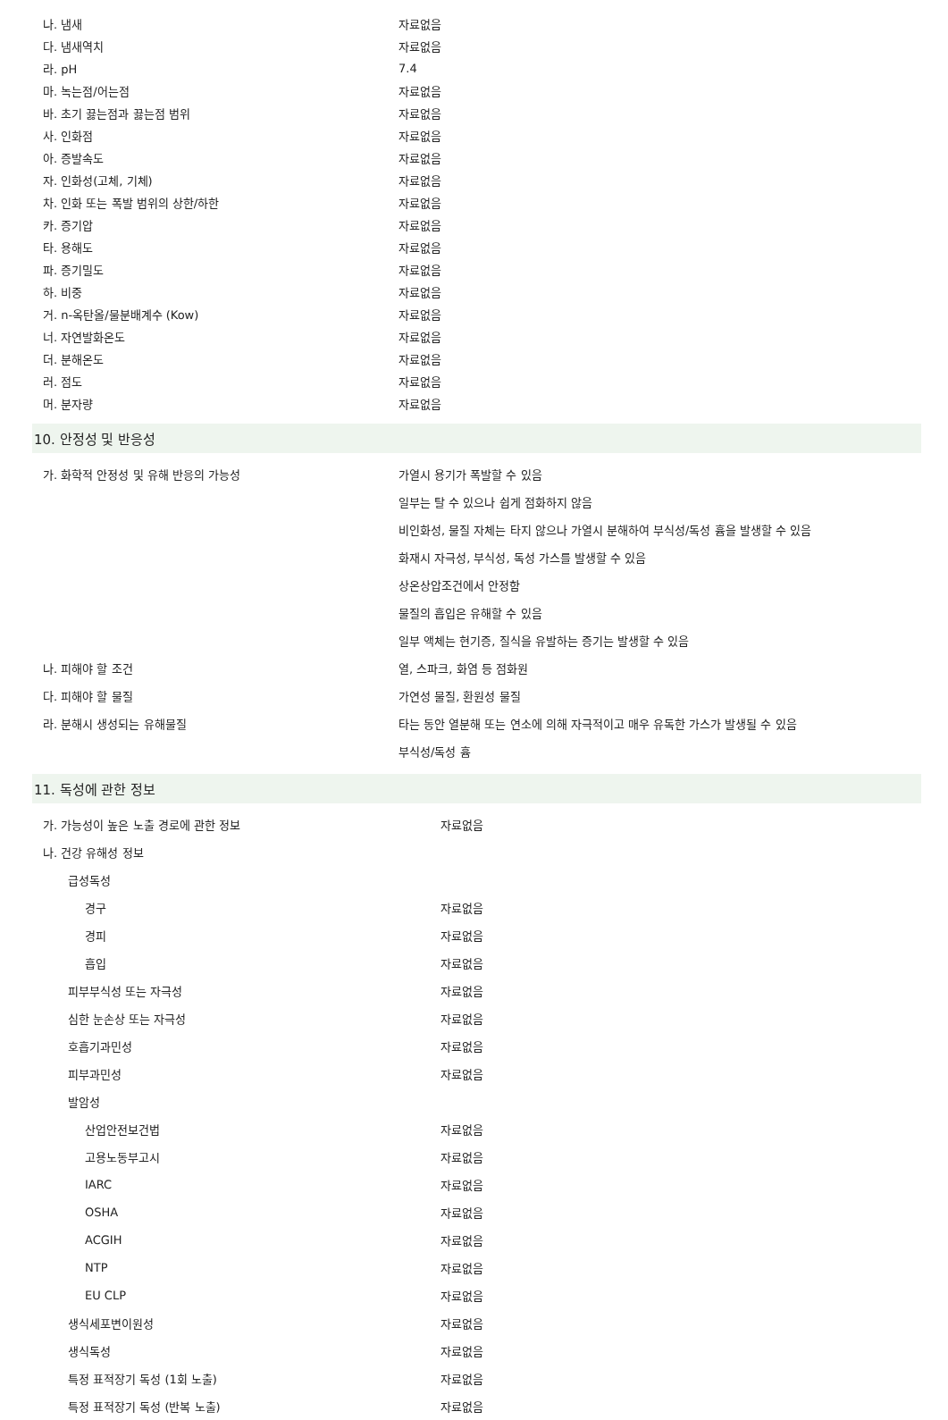| 나. 냄새 | 자료없음 |
| 다. 냄새역치 | 자료없음 |
| 라. pH | 7.4 |
| 마. 녹는점/어는점 | 자료없음 |
| 바. 초기 끓는점과 끓는점 범위 | 자료없음 |
| 사. 인화점 | 자료없음 |
| 아. 증발속도 | 자료없음 |
| 자. 인화성(고체, 기체) | 자료없음 |
| 차. 인화 또는 폭발 범위의 상한/하한 | 자료없음 |
| 카. 증기압 | 자료없음 |
| 타. 용해도 | 자료없음 |
| 파. 증기밀도 | 자료없음 |
| 하. 비중 | 자료없음 |
| 거. n-옥탄올/물분배계수 (Kow) | 자료없음 |
| 너. 자연발화온도 | 자료없음 |
| 더. 분해온도 | 자료없음 |
| 러. 점도 | 자료없음 |
| 머. 분자량 | 자료없음 |
10. 안정성 및 반응성
| 가. 화학적 안정성 및 유해 반응의 가능성 | 가열시 용기가 폭발할 수 있음 |
| | 일부는 탈 수 있으나 쉽게 점화하지 않음 |
| | 비인화성, 물질 자체는 타지 않으나 가열시 분해하여 부식성/독성 흄을 발생할 수 있음 |
| | 화재시 자극성, 부식성, 독성 가스를 발생할 수 있음 |
| | 상온상압조건에서 안정함 |
| | 물질의 흡입은 유해할 수 있음 |
| | 일부 액체는 현기증, 질식을 유발하는 증기는 발생할 수 있음 |
| 나. 피해야 할 조건 | 열, 스파크, 화염 등 점화원 |
| 다. 피해야 할 물질 | 가연성 물질, 환원성 물질 |
| 라. 분해시 생성되는 유해물질 | 타는 동안 열분해 또는 연소에 의해 자극적이고 매우 유독한 가스가 발생될 수 있음 |
| | 부식성/독성 흄 |
11. 독성에 관한 정보
| 가. 가능성이 높은 노출 경로에 관한 정보 | 자료없음 |
| 나. 건강 유해성 정보 | |
| 급성독성 | |
| 경구 | 자료없음 |
| 경피 | 자료없음 |
| 흡입 | 자료없음 |
| 피부부식성 또는 자극성 | 자료없음 |
| 심한 눈손상 또는 자극성 | 자료없음 |
| 호흡기과민성 | 자료없음 |
| 피부과민성 | 자료없음 |
| 발암성 | |
| 산업안전보건법 | 자료없음 |
| 고용노동부고시 | 자료없음 |
| IARC | 자료없음 |
| OSHA | 자료없음 |
| ACGIH | 자료없음 |
| NTP | 자료없음 |
| EU CLP | 자료없음 |
| 생식세포변이원성 | 자료없음 |
| 생식독성 | 자료없음 |
| 특정 표적장기 독성 (1회 노출) | 자료없음 |
| 특정 표적장기 독성 (반복 노출) | 자료없음 |